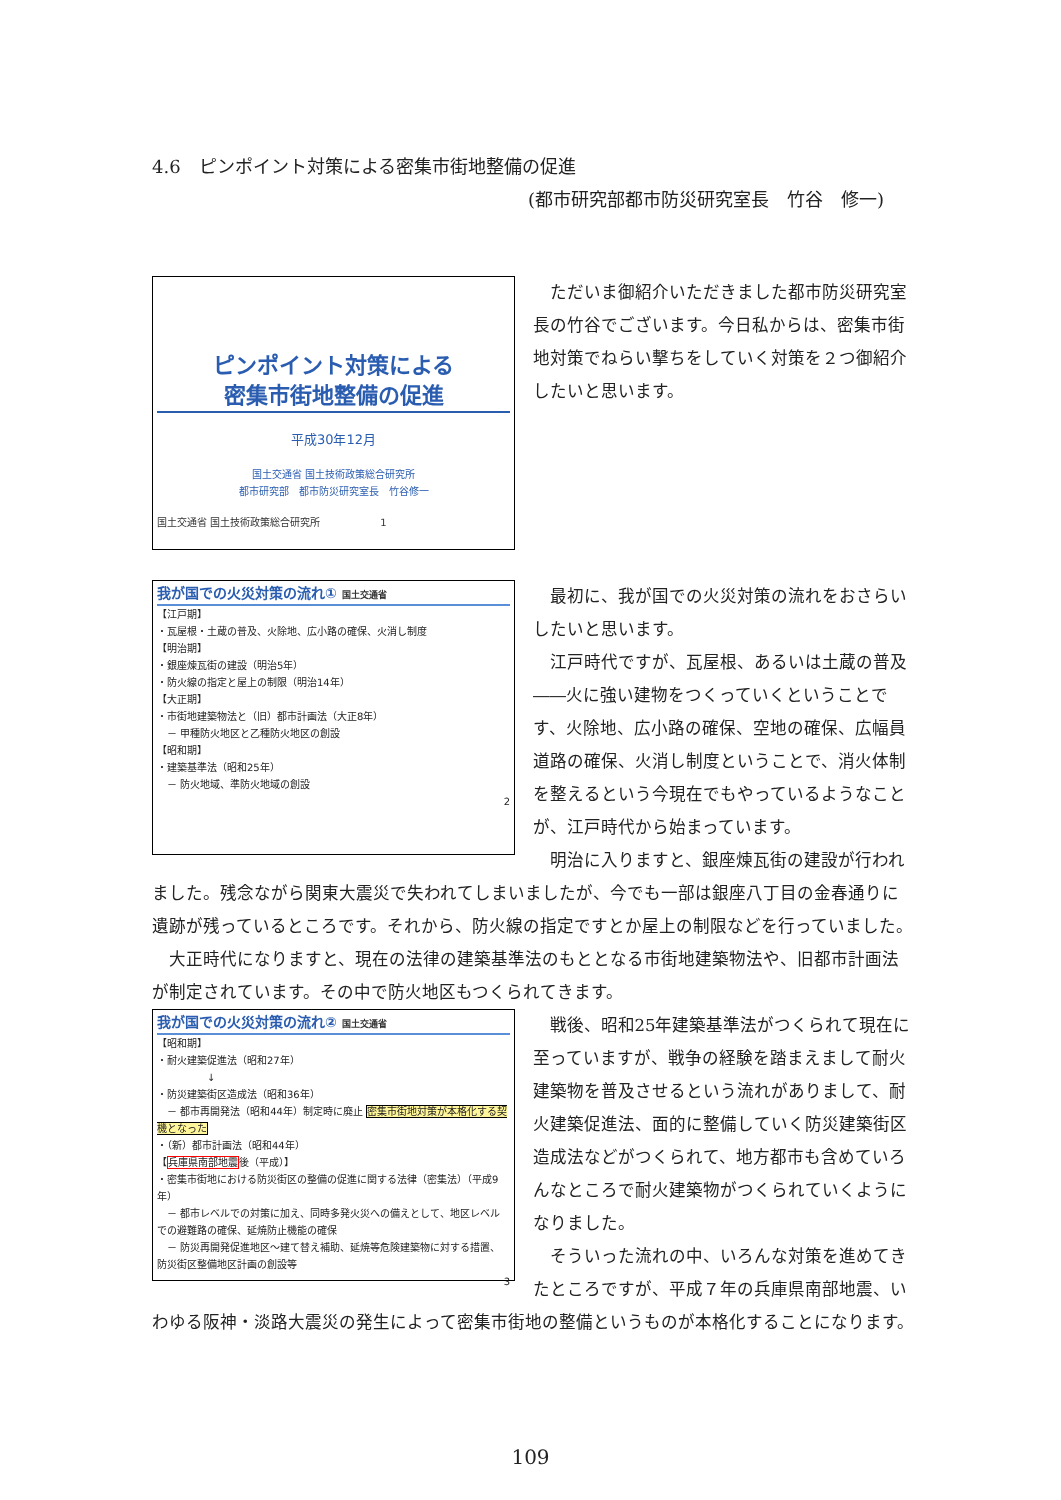4.6　ピンポイント対策による密集市街地整備の促進
(都市研究部都市防災研究室長　竹谷　修一)
ピンポイント対策による
密集市街地整備の促進
平成30年12月
国土交通省 国土技術政策総合研究所
都市研究部　都市防災研究室長　竹谷修一
国土交通省 国土技術政策総合研究所　　　　　　1
ただいま御紹介いただきました都市防災研究室長の竹谷でございます。今日私からは、密集市街地対策でねらい撃ちをしていく対策を２つ御紹介したいと思います。
我が国での火災対策の流れ① 国土交通省
【江戸期】
・瓦屋根・土蔵の普及、火除地、広小路の確保、火消し制度
【明治期】
・銀座煉瓦街の建設（明治5年）
・防火線の指定と屋上の制限（明治14年）
【大正期】
・市街地建築物法と（旧）都市計画法（大正8年）
　－ 甲種防火地区と乙種防火地区の創設
【昭和期】
・建築基準法（昭和25年）
　－ 防火地域、準防火地域の創設
2
最初に、我が国での火災対策の流れをおさらいしたいと思います。
江戸時代ですが、瓦屋根、あるいは土蔵の普及――火に強い建物をつくっていくということです、火除地、広小路の確保、空地の確保、広幅員道路の確保、火消し制度ということで、消火体制を整えるという今現在でもやっているようなことが、江戸時代から始まっています。
明治に入りますと、銀座煉瓦街の建設が行われ
ました。残念ながら関東大震災で失われてしまいましたが、今でも一部は銀座八丁目の金春通りに遺跡が残っているところです。それから、防火線の指定ですとか屋上の制限などを行っていました。
　大正時代になりますと、現在の法律の建築基準法のもととなる市街地建築物法や、旧都市計画法が制定されています。その中で防火地区もつくられてきます。
我が国での火災対策の流れ② 国土交通省
【昭和期】
・耐火建築促進法（昭和27年）
　　　　　↓
・防災建築街区造成法（昭和36年）
　－ 都市再開発法（昭和44年）制定時に廃止 密集市街地対策が本格化する契機となった
・（新）都市計画法（昭和44年）
【兵庫県南部地震後（平成）】
・密集市街地における防災街区の整備の促進に関する法律（密集法）（平成9年）
　－ 都市レベルでの対策に加え、同時多発火災への備えとして、地区レベルでの避難路の確保、延焼防止機能の確保
　－ 防災再開発促進地区～建て替え補助、延焼等危険建築物に対する措置、防災街区整備地区計画の創設等
3
戦後、昭和25年建築基準法がつくられて現在に至っていますが、戦争の経験を踏まえまして耐火建築物を普及させるという流れがありまして、耐火建築促進法、面的に整備していく防災建築街区造成法などがつくられて、地方都市も含めていろんなところで耐火建築物がつくられていくようになりました。
そういった流れの中、いろんな対策を進めてきたところですが、平成７年の兵庫県南部地震、い
わゆる阪神・淡路大震災の発生によって密集市街地の整備というものが本格化することになります。
109